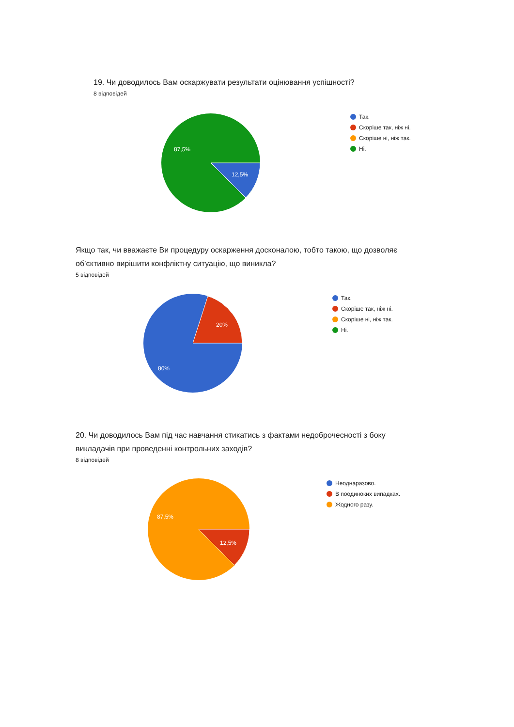19. Чи доводилось Вам оскаржувати результати оцінювання успішності?
8 відповідей
87,5%
12,5%
Так.
Скоріше так, ніж ні.
Скоріше ні, ніж так.
Ні.
Якщо так, чи вважаєте Ви процедуру оскарження досконалою, тобто такою, що дозволяє
об’єктивно вирішити конфліктну ситуацію, що виникла?
5 відповідей
20%
80%
Так.
Скоріше так, ніж ні.
Скоріше ні, ніж так.
Ні.
20. Чи доводилось Вам під час навчання стикатись з фактами недоброчесності з боку
викладачів при проведенні контрольних заходів?
8 відповідей
87,5%
12,5%
Неоднаразово.
В поодиноких випадках.
Жодного разу.